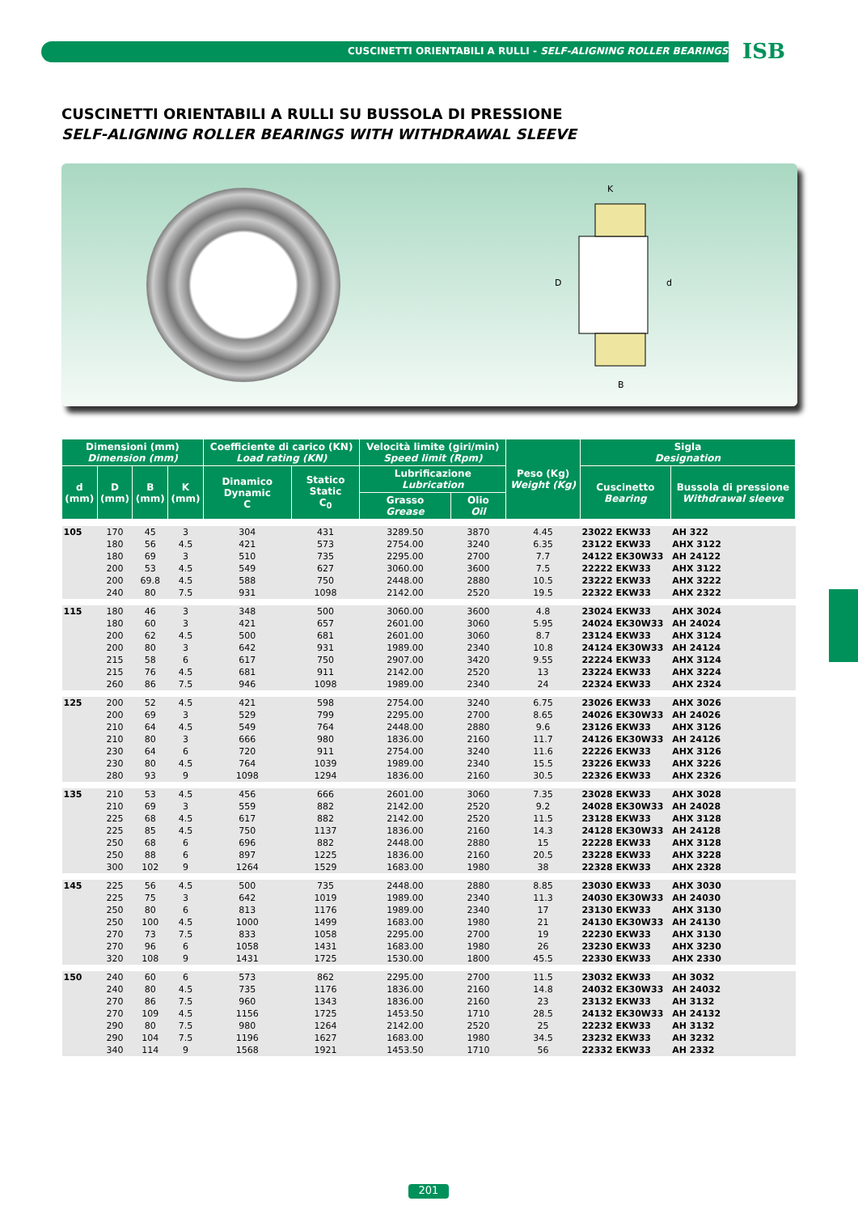CUSCINETTI ORIENTABILI A RULLI - SELF-ALIGNING ROLLER BEARINGS
ISB
CUSCINETTI ORIENTABILI A RULLI SU BUSSOLA DI PRESSIONE
SELF-ALIGNING ROLLER BEARINGS WITH WITHDRAWAL SLEEVE
K
D
d
B
| Dimensioni (mm) Dimension (mm) | | | | Coefficiente di carico (KN) Load rating (KN) | | Velocità limite (giri/min) Speed limit (Rpm) | | Peso (Kg) Weight (Kg) | Sigla Designation | |
| --- | --- | --- | --- | --- | --- | --- | --- | --- | --- | --- |
| d (mm) | D (mm) | B (mm) | K (mm) | Dinamico Dynamic C | Statico Static C<sub>0</sub> | Lubrificazione Lubrication | | | Cuscinetto Bearing | Bussola di pressione Withdrawal sleeve |
| | | | | | | Grasso Grease | Olio Oil | | | |
| 105 | 170 | 45 | 3 | 304 | 431 | 3289.50 | 3870 | 4.45 | 23022 EKW33 | AH 322 |
| | 180 | 56 | 4.5 | 421 | 573 | 2754.00 | 3240 | 6.35 | 23122 EKW33 | AHX 3122 |
| | 180 | 69 | 3 | 510 | 735 | 2295.00 | 2700 | 7.7 | 24122 EK30W33 | AH 24122 |
| | 200 | 53 | 4.5 | 549 | 627 | 3060.00 | 3600 | 7.5 | 22222 EKW33 | AHX 3122 |
| | 200 | 69.8 | 4.5 | 588 | 750 | 2448.00 | 2880 | 10.5 | 23222 EKW33 | AHX 3222 |
| | 240 | 80 | 7.5 | 931 | 1098 | 2142.00 | 2520 | 19.5 | 22322 EKW33 | AHX 2322 |
| 115 | 180 | 46 | 3 | 348 | 500 | 3060.00 | 3600 | 4.8 | 23024 EKW33 | AHX 3024 |
| | 180 | 60 | 3 | 421 | 657 | 2601.00 | 3060 | 5.95 | 24024 EK30W33 | AH 24024 |
| | 200 | 62 | 4.5 | 500 | 681 | 2601.00 | 3060 | 8.7 | 23124 EKW33 | AHX 3124 |
| | 200 | 80 | 3 | 642 | 931 | 1989.00 | 2340 | 10.8 | 24124 EK30W33 | AH 24124 |
| | 215 | 58 | 6 | 617 | 750 | 2907.00 | 3420 | 9.55 | 22224 EKW33 | AHX 3124 |
| | 215 | 76 | 4.5 | 681 | 911 | 2142.00 | 2520 | 13 | 23224 EKW33 | AHX 3224 |
| | 260 | 86 | 7.5 | 946 | 1098 | 1989.00 | 2340 | 24 | 22324 EKW33 | AHX 2324 |
| 125 | 200 | 52 | 4.5 | 421 | 598 | 2754.00 | 3240 | 6.75 | 23026 EKW33 | AHX 3026 |
| | 200 | 69 | 3 | 529 | 799 | 2295.00 | 2700 | 8.65 | 24026 EK30W33 | AH 24026 |
| | 210 | 64 | 4.5 | 549 | 764 | 2448.00 | 2880 | 9.6 | 23126 EKW33 | AHX 3126 |
| | 210 | 80 | 3 | 666 | 980 | 1836.00 | 2160 | 11.7 | 24126 EK30W33 | AH 24126 |
| | 230 | 64 | 6 | 720 | 911 | 2754.00 | 3240 | 11.6 | 22226 EKW33 | AHX 3126 |
| | 230 | 80 | 4.5 | 764 | 1039 | 1989.00 | 2340 | 15.5 | 23226 EKW33 | AHX 3226 |
| | 280 | 93 | 9 | 1098 | 1294 | 1836.00 | 2160 | 30.5 | 22326 EKW33 | AHX 2326 |
| 135 | 210 | 53 | 4.5 | 456 | 666 | 2601.00 | 3060 | 7.35 | 23028 EKW33 | AHX 3028 |
| | 210 | 69 | 3 | 559 | 882 | 2142.00 | 2520 | 9.2 | 24028 EK30W33 | AH 24028 |
| | 225 | 68 | 4.5 | 617 | 882 | 2142.00 | 2520 | 11.5 | 23128 EKW33 | AHX 3128 |
| | 225 | 85 | 4.5 | 750 | 1137 | 1836.00 | 2160 | 14.3 | 24128 EK30W33 | AH 24128 |
| | 250 | 68 | 6 | 696 | 882 | 2448.00 | 2880 | 15 | 22228 EKW33 | AHX 3128 |
| | 250 | 88 | 6 | 897 | 1225 | 1836.00 | 2160 | 20.5 | 23228 EKW33 | AHX 3228 |
| | 300 | 102 | 9 | 1264 | 1529 | 1683.00 | 1980 | 38 | 22328 EKW33 | AHX 2328 |
| 145 | 225 | 56 | 4.5 | 500 | 735 | 2448.00 | 2880 | 8.85 | 23030 EKW33 | AHX 3030 |
| | 225 | 75 | 3 | 642 | 1019 | 1989.00 | 2340 | 11.3 | 24030 EK30W33 | AH 24030 |
| | 250 | 80 | 6 | 813 | 1176 | 1989.00 | 2340 | 17 | 23130 EKW33 | AHX 3130 |
| | 250 | 100 | 4.5 | 1000 | 1499 | 1683.00 | 1980 | 21 | 24130 EK30W33 | AH 24130 |
| | 270 | 73 | 7.5 | 833 | 1058 | 2295.00 | 2700 | 19 | 22230 EKW33 | AHX 3130 |
| | 270 | 96 | 6 | 1058 | 1431 | 1683.00 | 1980 | 26 | 23230 EKW33 | AHX 3230 |
| | 320 | 108 | 9 | 1431 | 1725 | 1530.00 | 1800 | 45.5 | 22330 EKW33 | AHX 2330 |
| 150 | 240 | 60 | 6 | 573 | 862 | 2295.00 | 2700 | 11.5 | 23032 EKW33 | AH 3032 |
| | 240 | 80 | 4.5 | 735 | 1176 | 1836.00 | 2160 | 14.8 | 24032 EK30W33 | AH 24032 |
| | 270 | 86 | 7.5 | 960 | 1343 | 1836.00 | 2160 | 23 | 23132 EKW33 | AH 3132 |
| | 270 | 109 | 4.5 | 1156 | 1725 | 1453.50 | 1710 | 28.5 | 24132 EK30W33 | AH 24132 |
| | 290 | 80 | 7.5 | 980 | 1264 | 2142.00 | 2520 | 25 | 22232 EKW33 | AH 3132 |
| | 290 | 104 | 7.5 | 1196 | 1627 | 1683.00 | 1980 | 34.5 | 23232 EKW33 | AH 3232 |
| | 340 | 114 | 9 | 1568 | 1921 | 1453.50 | 1710 | 56 | 22332 EKW33 | AH 2332 |
201